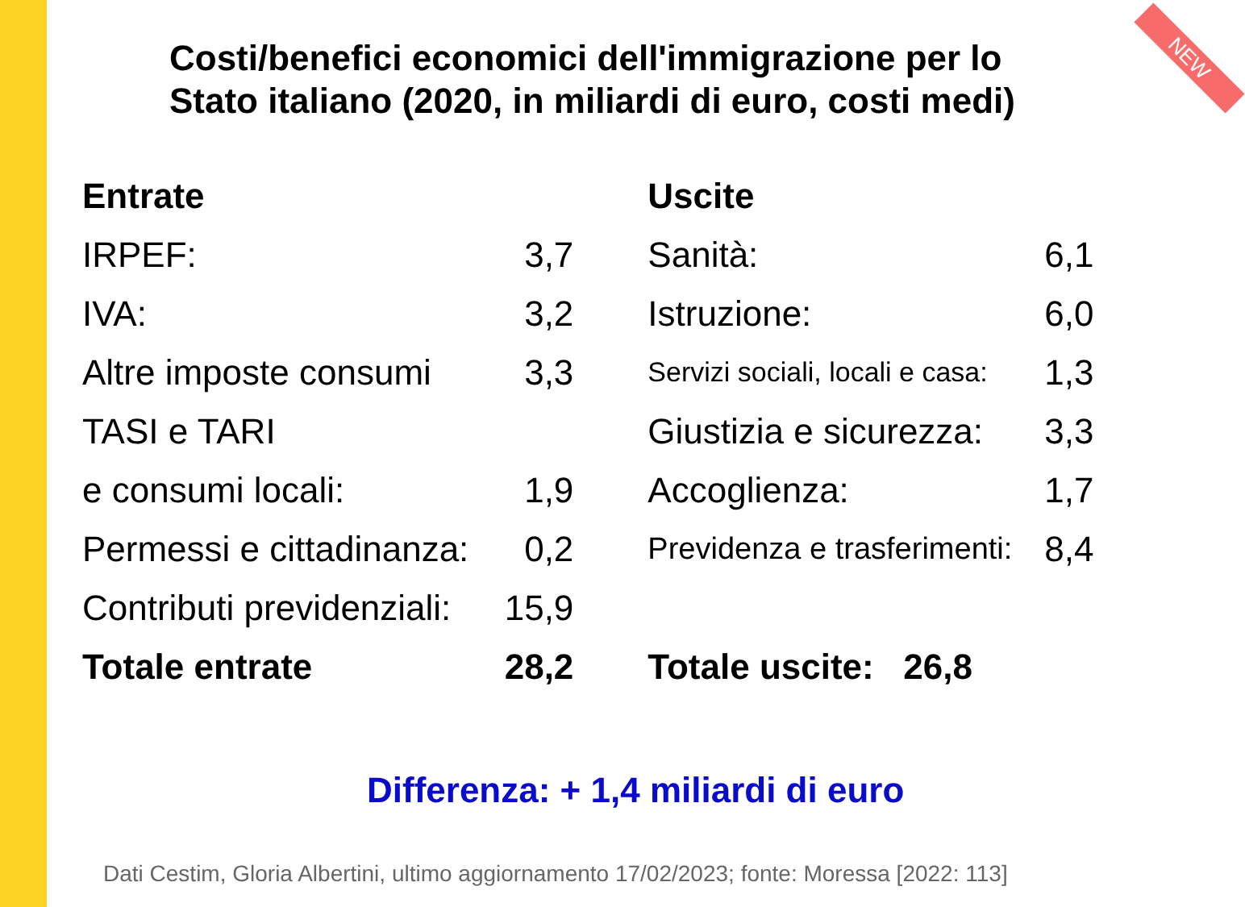NEW
Costi/benefici economici dell'immigrazione per lo Stato italiano (2020, in miliardi di euro, costi medi)
| Entrate | |
| --- | --- |
| IRPEF: | 3,7 |
| IVA: | 3,2 |
| Altre imposte consumi | 3,3 |
| TASI e TARI | |
| e consumi locali: | 1,9 |
| Permessi e cittadinanza: | 0,2 |
| Contributi previdenziali: | 15,9 |
| Totale entrate | 28,2 |
| Uscite | |
| --- | --- |
| Sanità: | 6,1 |
| Istruzione: | 6,0 |
| Servizi sociali, locali e casa: | 1,3 |
| Giustizia e sicurezza: | 3,3 |
| Accoglienza: | 1,7 |
| Previdenza e trasferimenti: | 8,4 |
| Totale uscite: 26,8 | |
Differenza: + 1,4 miliardi di euro
Dati Cestim, Gloria Albertini, ultimo aggiornamento 17/02/2023; fonte: Moressa [2022: 113]